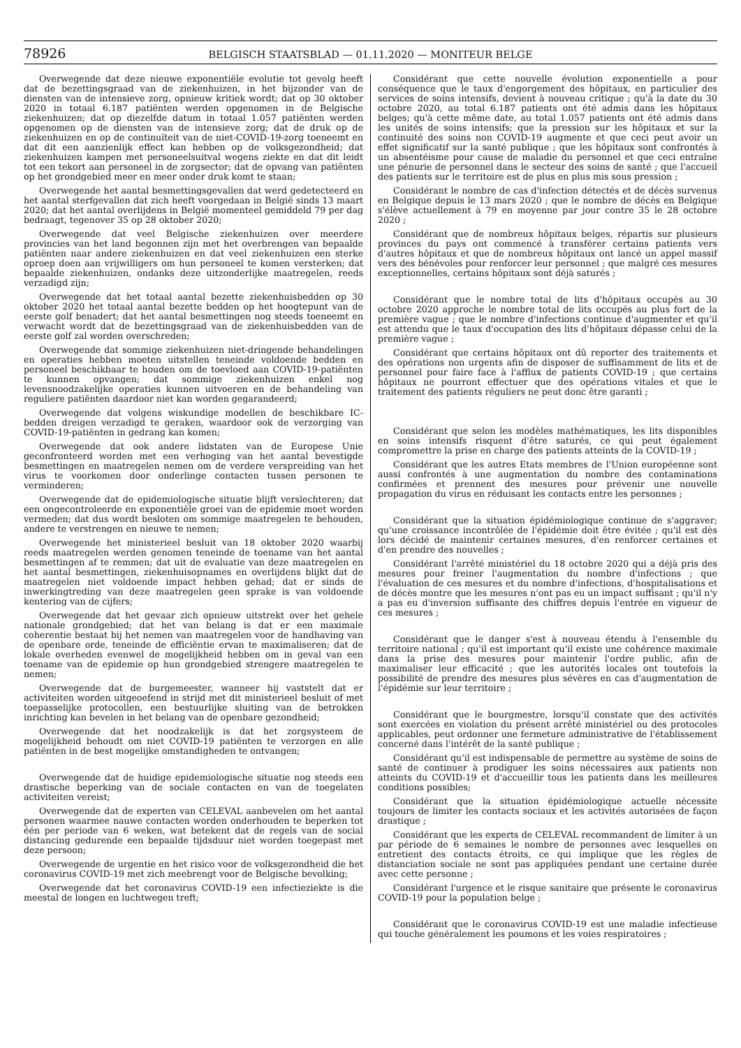78926
BELGISCH STAATSBLAD — 01.11.2020 — MONITEUR BELGE
Overwegende dat deze nieuwe exponentiële evolutie tot gevolg heeft dat de bezettingsgraad van de ziekenhuizen, in het bijzonder van de diensten van de intensieve zorg, opnieuw kritiek wordt; dat op 30 oktober 2020 in totaal 6.187 patiënten werden opgenomen in de Belgische ziekenhuizen; dat op diezelfde datum in totaal 1.057 patiënten werden opgenomen op de diensten van de intensieve zorg; dat de druk op de ziekenhuizen en op de continuïteit van de niet-COVID-19-zorg toeneemt en dat dit een aanzienlijk effect kan hebben op de volksgezondheid; dat ziekenhuizen kampen met personeelsuitval wegens ziekte en dat dit leidt tot een tekort aan personeel in de zorgsector; dat de opvang van patiënten op het grondgebied meer en meer onder druk komt te staan;
Overwegende het aantal besmettingsgevallen dat werd gedetecteerd en het aantal sterfgevallen dat zich heeft voorgedaan in België sinds 13 maart 2020; dat het aantal overlijdens in België momenteel gemiddeld 79 per dag bedraagt, tegenover 35 op 28 oktober 2020;
Overwegende dat veel Belgische ziekenhuizen over meerdere provincies van het land begonnen zijn met het overbrengen van bepaalde patiënten naar andere ziekenhuizen en dat veel ziekenhuizen een sterke oproep doen aan vrijwilligers om hun personeel te komen versterken; dat bepaalde ziekenhuizen, ondanks deze uitzonderlijke maatregelen, reeds verzadigd zijn;
Overwegende dat het totaal aantal bezette ziekenhuisbedden op 30 oktober 2020 het totaal aantal bezette bedden op het hoogtepunt van de eerste golf benadert; dat het aantal besmettingen nog steeds toeneemt en verwacht wordt dat de bezettingsgraad van de ziekenhuisbedden van de eerste golf zal worden overschreden;
Overwegende dat sommige ziekenhuizen niet-dringende behandelingen en operaties hebben moeten uitstellen teneinde voldoende bedden en personeel beschikbaar te houden om de toevloed aan COVID-19-patiënten te kunnen opvangen; dat sommige ziekenhuizen enkel nog levensnoodzakelijke operaties kunnen uitvoeren en de behandeling van reguliere patiënten daardoor niet kan worden gegarandeerd;
Overwegende dat volgens wiskundige modellen de beschikbare IC-bedden dreigen verzadigd te geraken, waardoor ook de verzorging van COVID-19-patiënten in gedrang kan komen;
Overwegende dat ook andere lidstaten van de Europese Unie geconfronteerd worden met een verhoging van het aantal bevestigde besmettingen en maatregelen nemen om de verdere verspreiding van het virus te voorkomen door onderlinge contacten tussen personen te verminderen;
Overwegende dat de epidemiologische situatie blijft verslechteren; dat een ongecontroleerde en exponentiële groei van de epidemie moet worden vermeden; dat dus wordt besloten om sommige maatregelen te behouden, andere te verstrengen en nieuwe te nemen;
Overwegende het ministerieel besluit van 18 oktober 2020 waarbij reeds maatregelen werden genomen teneinde de toename van het aantal besmettingen af te remmen; dat uit de evaluatie van deze maatregelen en het aantal besmettingen, ziekenhuisopnames en overlijdens blijkt dat de maatregelen niet voldoende impact hebben gehad; dat er sinds de inwerkingtreding van deze maatregelen geen sprake is van voldoende kentering van de cijfers;
Overwegende dat het gevaar zich opnieuw uitstrekt over het gehele nationale grondgebied; dat het van belang is dat er een maximale coherentie bestaat bij het nemen van maatregelen voor de handhaving van de openbare orde, teneinde de efficiëntie ervan te maximaliseren; dat de lokale overheden evenwel de mogelijkheid hebben om in geval van een toename van de epidemie op hun grondgebied strengere maatregelen te nemen;
Overwegende dat de burgemeester, wanneer hij vaststelt dat er activiteiten worden uitgeoefend in strijd met dit ministerieel besluit of met toepasselijke protocollen, een bestuurlijke sluiting van de betrokken inrichting kan bevelen in het belang van de openbare gezondheid;
Overwegende dat het noodzakelijk is dat het zorgsysteem de mogelijkheid behoudt om niet COVID-19 patiënten te verzorgen en alle patiënten in de best mogelijke omstandigheden te ontvangen;
Overwegende dat de huidige epidemiologische situatie nog steeds een drastische beperking van de sociale contacten en van de toegelaten activiteiten vereist;
Overwegende dat de experten van CELEVAL aanbevelen om het aantal personen waarmee nauwe contacten worden onderhouden te beperken tot één per periode van 6 weken, wat betekent dat de regels van de social distancing gedurende een bepaalde tijdsduur niet worden toegepast met deze persoon;
Overwegende de urgentie en het risico voor de volksgezondheid die het coronavirus COVID-19 met zich meebrengt voor de Belgische bevolking;
Overwegende dat het coronavirus COVID-19 een infectieziekte is die meestal de longen en luchtwegen treft;
Considérant que cette nouvelle évolution exponentielle a pour conséquence que le taux d'engorgement des hôpitaux, en particulier des services de soins intensifs, devient à nouveau critique ; qu'à la date du 30 octobre 2020, au total 6.187 patients ont été admis dans les hôpitaux belges; qu'à cette même date, au total 1.057 patients ont été admis dans les unités de soins intensifs; que la pression sur les hôpitaux et sur la continuité des soins non COVID-19 augmente et que ceci peut avoir un effet significatif sur la santé publique ; que les hôpitaux sont confrontés à un absentéisme pour cause de maladie du personnel et que ceci entraîne une pénurie de personnel dans le secteur des soins de santé ; que l'accueil des patients sur le territoire est de plus en plus mis sous pression ;
Considérant le nombre de cas d'infection détectés et de décès survenus en Belgique depuis le 13 mars 2020 ; que le nombre de décès en Belgique s'élève actuellement à 79 en moyenne par jour contre 35 le 28 octobre 2020 ;
Considérant que de nombreux hôpitaux belges, répartis sur plusieurs provinces du pays ont commencé à transférer certains patients vers d'autres hôpitaux et que de nombreux hôpitaux ont lancé un appel massif vers des bénévoles pour renforcer leur personnel ; que malgré ces mesures exceptionnelles, certains hôpitaux sont déjà saturés ;
Considérant que le nombre total de lits d'hôpitaux occupés au 30 octobre 2020 approche le nombre total de lits occupés au plus fort de la première vague ; que le nombre d'infections continue d'augmenter et qu'il est attendu que le taux d'occupation des lits d'hôpitaux dépasse celui de la première vague ;
Considérant que certains hôpitaux ont dû reporter des traitements et des opérations non urgents afin de disposer de suffisamment de lits et de personnel pour faire face à l'afflux de patients COVID-19 ; que certains hôpitaux ne pourront effectuer que des opérations vitales et que le traitement des patients réguliers ne peut donc être garanti ;
Considérant que selon les modèles mathématiques, les lits disponibles en soins intensifs risquent d'être saturés, ce qui peut également compromettre la prise en charge des patients atteints de la COVID-19 ;
Considérant que les autres Etats membres de l'Union européenne sont aussi confrontés à une augmentation du nombre des contaminations confirmées et prennent des mesures pour prévenir une nouvelle propagation du virus en réduisant les contacts entre les personnes ;
Considérant que la situation épidémiologique continue de s'aggraver; qu'une croissance incontrôlée de l'épidémie doit être évitée ; qu'il est dès lors décidé de maintenir certaines mesures, d'en renforcer certaines et d'en prendre des nouvelles ;
Considérant l'arrêté ministériel du 18 octobre 2020 qui a déjà pris des mesures pour freiner l'augmentation du nombre d'infections ; que l'évaluation de ces mesures et du nombre d'infections, d'hospitalisations et de décès montre que les mesures n'ont pas eu un impact suffisant ; qu'il n'y a pas eu d'inversion suffisante des chiffres depuis l'entrée en vigueur de ces mesures ;
Considérant que le danger s'est à nouveau étendu à l'ensemble du territoire national ; qu'il est important qu'il existe une cohérence maximale dans la prise des mesures pour maintenir l'ordre public, afin de maximaliser leur efficacité ; que les autorités locales ont toutefois la possibilité de prendre des mesures plus sévères en cas d'augmentation de l'épidémie sur leur territoire ;
Considérant que le bourgmestre, lorsqu'il constate que des activités sont exercées en violation du présent arrêté ministériel ou des protocoles applicables, peut ordonner une fermeture administrative de l'établissement concerné dans l'intérêt de la santé publique ;
Considérant qu'il est indispensable de permettre au système de soins de santé de continuer à prodiguer les soins nécessaires aux patients non atteints du COVID-19 et d'accueillir tous les patients dans les meilleures conditions possibles;
Considérant que la situation épidémiologique actuelle nécessite toujours de limiter les contacts sociaux et les activités autorisées de façon drastique ;
Considérant que les experts de CELEVAL recommandent de limiter à un par période de 6 semaines le nombre de personnes avec lesquelles on entretient des contacts étroits, ce qui implique que les règles de distanciation sociale ne sont pas appliquées pendant une certaine durée avec cette personne ;
Considérant l'urgence et le risque sanitaire que présente le coronavirus COVID-19 pour la population belge ;
Considérant que le coronavirus COVID-19 est une maladie infectieuse qui touche généralement les poumons et les voies respiratoires ;